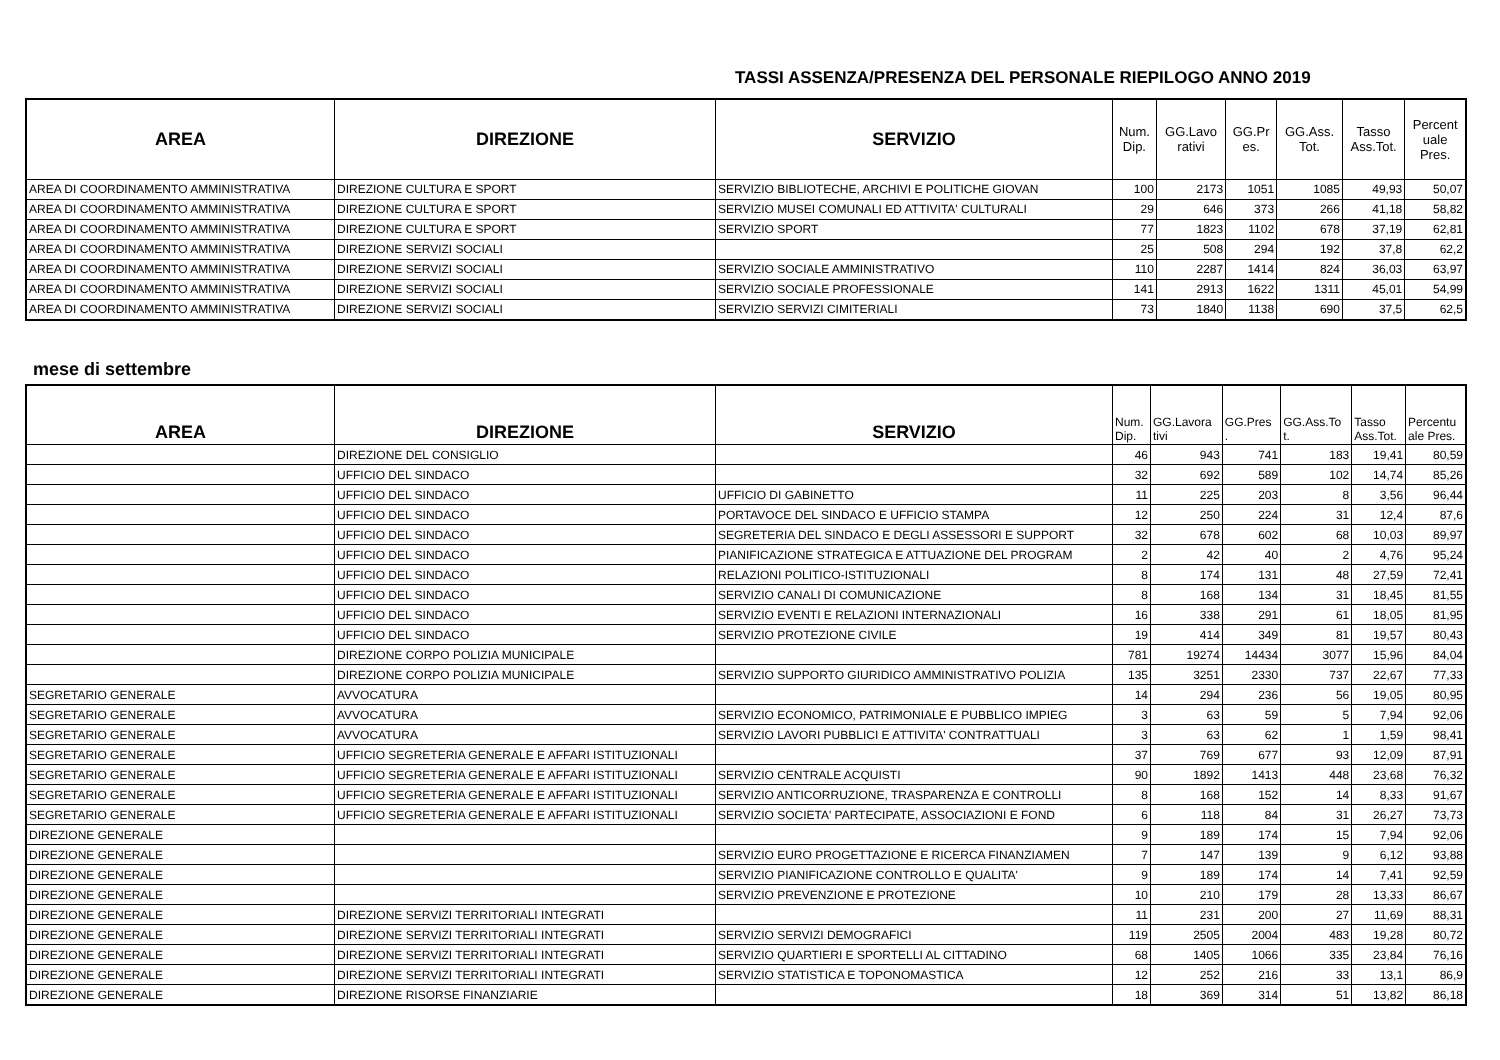TASSI ASSENZA/PRESENZA DEL PERSONALE RIEPILOGO ANNO 2019
| AREA | DIREZIONE | SERVIZIO | Num. Dip. | GG.Lavo rativi | GG.Pr es. | GG.Ass. Tot. | Tasso Ass.Tot. | Percent uale Pres. |
| --- | --- | --- | --- | --- | --- | --- | --- | --- |
| AREA DI COORDINAMENTO AMMINISTRATIVA | DIREZIONE CULTURA E SPORT | SERVIZIO BIBLIOTECHE, ARCHIVI E POLITICHE GIOVAN | 100 | 2173 | 1051 | 1085 | 49,93 | 50,07 |
| AREA DI COORDINAMENTO AMMINISTRATIVA | DIREZIONE CULTURA E SPORT | SERVIZIO MUSEI COMUNALI ED ATTIVITA' CULTURALI | 29 | 646 | 373 | 266 | 41,18 | 58,82 |
| AREA DI COORDINAMENTO AMMINISTRATIVA | DIREZIONE CULTURA E SPORT | SERVIZIO SPORT | 77 | 1823 | 1102 | 678 | 37,19 | 62,81 |
| AREA DI COORDINAMENTO AMMINISTRATIVA | DIREZIONE SERVIZI SOCIALI | | 25 | 508 | 294 | 192 | 37,8 | 62,2 |
| AREA DI COORDINAMENTO AMMINISTRATIVA | DIREZIONE SERVIZI SOCIALI | SERVIZIO SOCIALE AMMINISTRATIVO | 110 | 2287 | 1414 | 824 | 36,03 | 63,97 |
| AREA DI COORDINAMENTO AMMINISTRATIVA | DIREZIONE SERVIZI SOCIALI | SERVIZIO SOCIALE PROFESSIONALE | 141 | 2913 | 1622 | 1311 | 45,01 | 54,99 |
| AREA DI COORDINAMENTO AMMINISTRATIVA | DIREZIONE SERVIZI SOCIALI | SERVIZIO SERVIZI CIMITERIALI | 73 | 1840 | 1138 | 690 | 37,5 | 62,5 |
mese di settembre
| AREA | DIREZIONE | SERVIZIO | Num. Dip. | GG.Lavora tivi | GG.Pres . | GG.Ass.To t. | Tasso Ass.Tot. | Percentu ale Pres. |
| --- | --- | --- | --- | --- | --- | --- | --- | --- |
| | DIREZIONE DEL CONSIGLIO | | 46 | 943 | 741 | 183 | 19,41 | 80,59 |
| | UFFICIO DEL SINDACO | | 32 | 692 | 589 | 102 | 14,74 | 85,26 |
| | UFFICIO DEL SINDACO | UFFICIO DI GABINETTO | 11 | 225 | 203 | 8 | 3,56 | 96,44 |
| | UFFICIO DEL SINDACO | PORTAVOCE DEL SINDACO E UFFICIO STAMPA | 12 | 250 | 224 | 31 | 12,4 | 87,6 |
| | UFFICIO DEL SINDACO | SEGRETERIA DEL SINDACO E DEGLI ASSESSORI E SUPPORT | 32 | 678 | 602 | 68 | 10,03 | 89,97 |
| | UFFICIO DEL SINDACO | PIANIFICAZIONE STRATEGICA E ATTUAZIONE DEL PROGRAM | 2 | 42 | 40 | 2 | 4,76 | 95,24 |
| | UFFICIO DEL SINDACO | RELAZIONI POLITICO-ISTITUZIONALI | 8 | 174 | 131 | 48 | 27,59 | 72,41 |
| | UFFICIO DEL SINDACO | SERVIZIO CANALI DI COMUNICAZIONE | 8 | 168 | 134 | 31 | 18,45 | 81,55 |
| | UFFICIO DEL SINDACO | SERVIZIO EVENTI E RELAZIONI INTERNAZIONALI | 16 | 338 | 291 | 61 | 18,05 | 81,95 |
| | UFFICIO DEL SINDACO | SERVIZIO PROTEZIONE CIVILE | 19 | 414 | 349 | 81 | 19,57 | 80,43 |
| | DIREZIONE CORPO POLIZIA MUNICIPALE | | 781 | 19274 | 14434 | 3077 | 15,96 | 84,04 |
| | DIREZIONE CORPO POLIZIA MUNICIPALE | SERVIZIO SUPPORTO GIURIDICO AMMINISTRATIVO POLIZIA | 135 | 3251 | 2330 | 737 | 22,67 | 77,33 |
| SEGRETARIO GENERALE | AVVOCATURA | | 14 | 294 | 236 | 56 | 19,05 | 80,95 |
| SEGRETARIO GENERALE | AVVOCATURA | SERVIZIO ECONOMICO, PATRIMONIALE E PUBBLICO IMPIEG | 3 | 63 | 59 | 5 | 7,94 | 92,06 |
| SEGRETARIO GENERALE | AVVOCATURA | SERVIZIO LAVORI PUBBLICI E ATTIVITA' CONTRATTUALI | 3 | 63 | 62 | 1 | 1,59 | 98,41 |
| SEGRETARIO GENERALE | UFFICIO SEGRETERIA GENERALE E AFFARI ISTITUZIONALI | | 37 | 769 | 677 | 93 | 12,09 | 87,91 |
| SEGRETARIO GENERALE | UFFICIO SEGRETERIA GENERALE E AFFARI ISTITUZIONALI | SERVIZIO CENTRALE ACQUISTI | 90 | 1892 | 1413 | 448 | 23,68 | 76,32 |
| SEGRETARIO GENERALE | UFFICIO SEGRETERIA GENERALE E AFFARI ISTITUZIONALI | SERVIZIO ANTICORRUZIONE, TRASPARENZA E CONTROLLI | 8 | 168 | 152 | 14 | 8,33 | 91,67 |
| SEGRETARIO GENERALE | UFFICIO SEGRETERIA GENERALE E AFFARI ISTITUZIONALI | SERVIZIO SOCIETA' PARTECIPATE, ASSOCIAZIONI E FOND | 6 | 118 | 84 | 31 | 26,27 | 73,73 |
| DIREZIONE GENERALE | | | 9 | 189 | 174 | 15 | 7,94 | 92,06 |
| DIREZIONE GENERALE | | SERVIZIO EURO PROGETTAZIONE E RICERCA FINANZIAMEN | 7 | 147 | 139 | 9 | 6,12 | 93,88 |
| DIREZIONE GENERALE | | SERVIZIO PIANIFICAZIONE CONTROLLO E QUALITA' | 9 | 189 | 174 | 14 | 7,41 | 92,59 |
| DIREZIONE GENERALE | | SERVIZIO PREVENZIONE E PROTEZIONE | 10 | 210 | 179 | 28 | 13,33 | 86,67 |
| DIREZIONE GENERALE | DIREZIONE SERVIZI TERRITORIALI INTEGRATI | | 11 | 231 | 200 | 27 | 11,69 | 88,31 |
| DIREZIONE GENERALE | DIREZIONE SERVIZI TERRITORIALI INTEGRATI | SERVIZIO SERVIZI DEMOGRAFICI | 119 | 2505 | 2004 | 483 | 19,28 | 80,72 |
| DIREZIONE GENERALE | DIREZIONE SERVIZI TERRITORIALI INTEGRATI | SERVIZIO QUARTIERI E SPORTELLI AL CITTADINO | 68 | 1405 | 1066 | 335 | 23,84 | 76,16 |
| DIREZIONE GENERALE | DIREZIONE SERVIZI TERRITORIALI INTEGRATI | SERVIZIO STATISTICA E TOPONOMASTICA | 12 | 252 | 216 | 33 | 13,1 | 86,9 |
| DIREZIONE GENERALE | DIREZIONE RISORSE FINANZIARIE | | 18 | 369 | 314 | 51 | 13,82 | 86,18 |